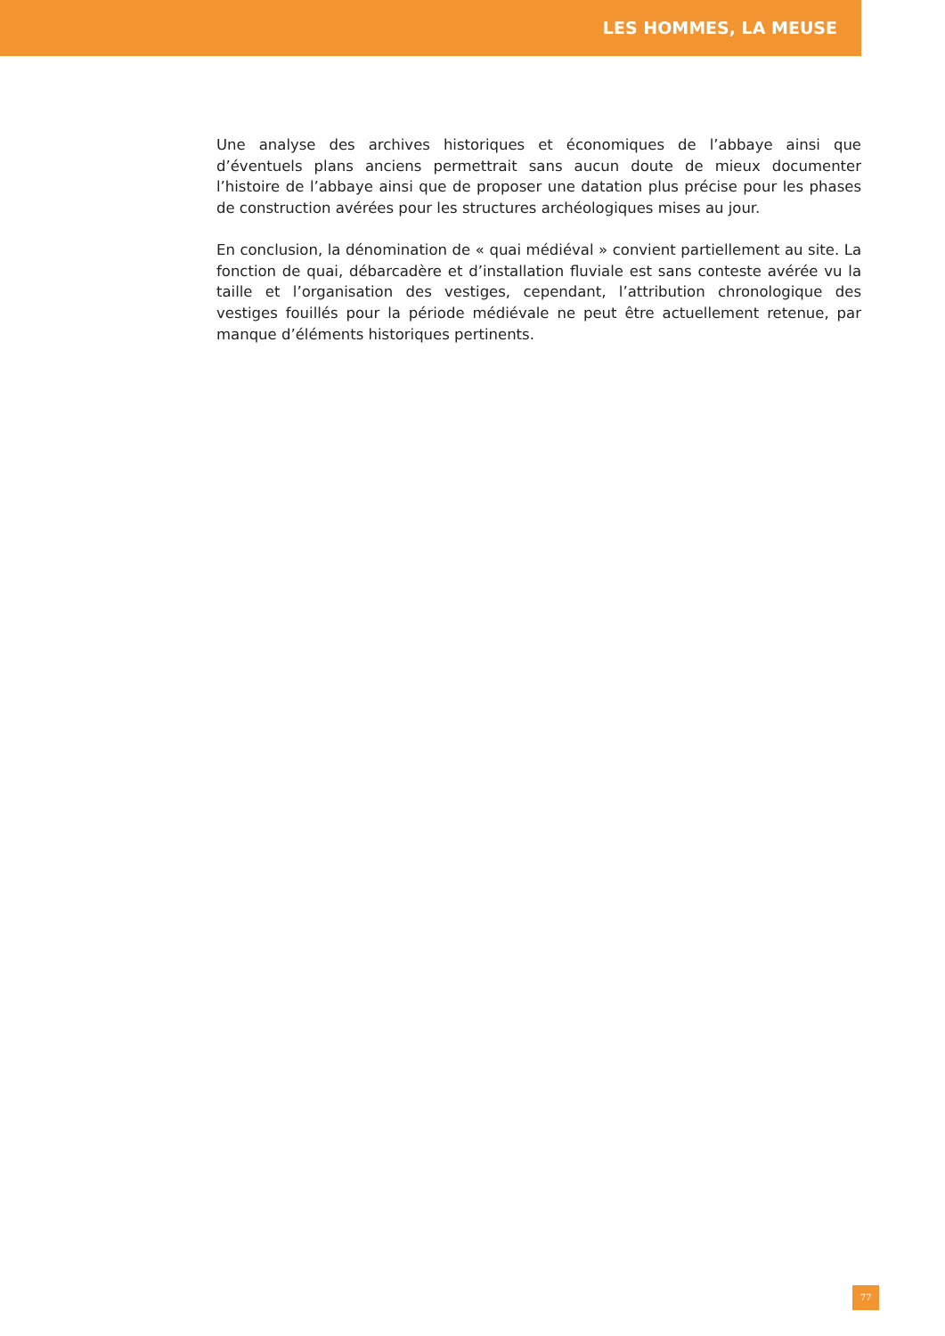LES HOMMES, LA MEUSE
Une analyse des archives historiques et économiques de l’abbaye ainsi que d’éventuels plans anciens permettrait sans aucun doute de mieux documenter l’histoire de l’abbaye ainsi que de proposer une datation plus précise pour les phases de construction avérées pour les structures archéologiques mises au jour.
En conclusion, la dénomination de « quai médiéval » convient partiellement au site. La fonction de quai, débarcadère et d’installation fluviale est sans conteste avérée vu la taille et l’organisation des vestiges, cependant, l’attribution chronologique des vestiges fouillés pour la période médiévale ne peut être actuellement retenue, par manque d’éléments historiques pertinents.
77